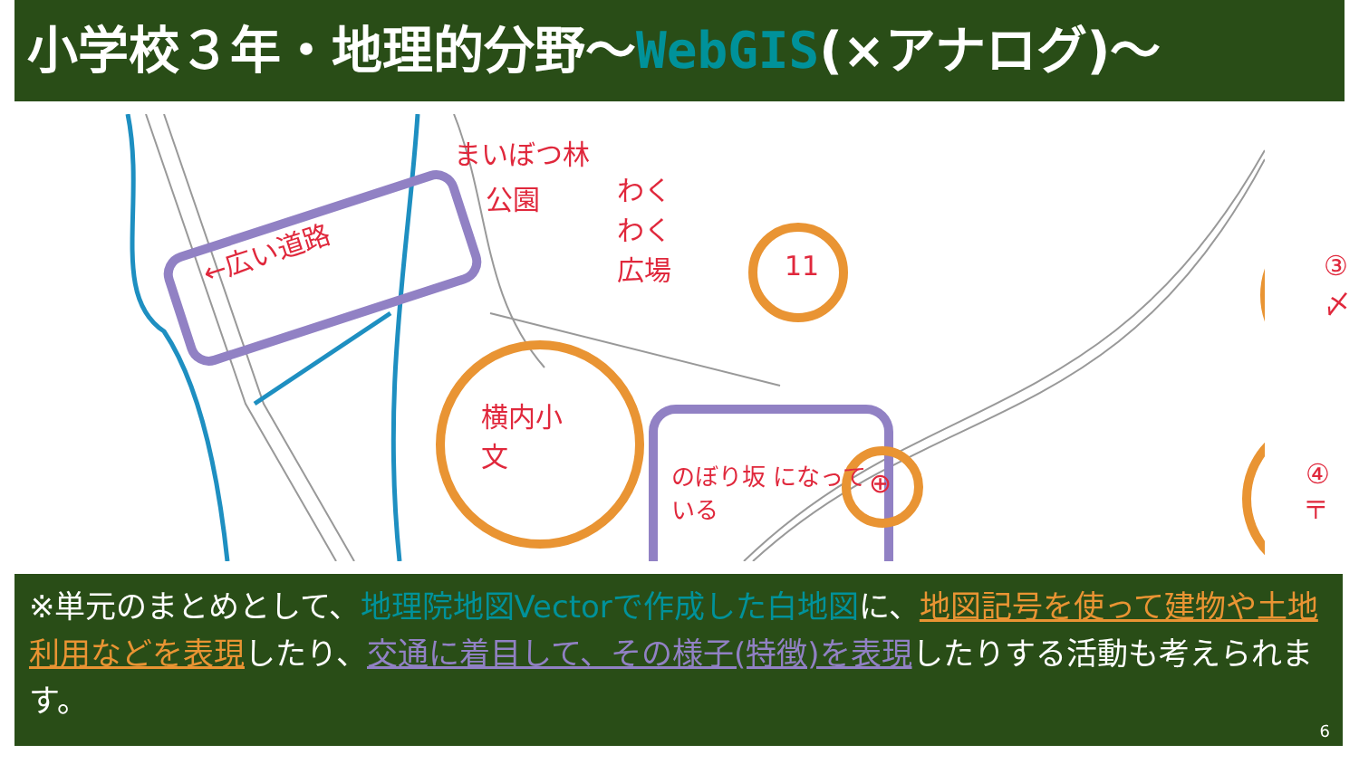小学校３年・地理的分野～WebGIS(×アナログ)～
←広い道路
まいぼつ林
公園 わくわく 広場
11 ③ 〆
横内小 文
のぼり坂 になっている ⊕ ④ 〒
※単元のまとめとして、地理院地図Vectorで作成した白地図に、地図記号を使って建物や土地利用などを表現したり、交通に着目して、その様子(特徴)を表現したりする活動も考えられます。
6